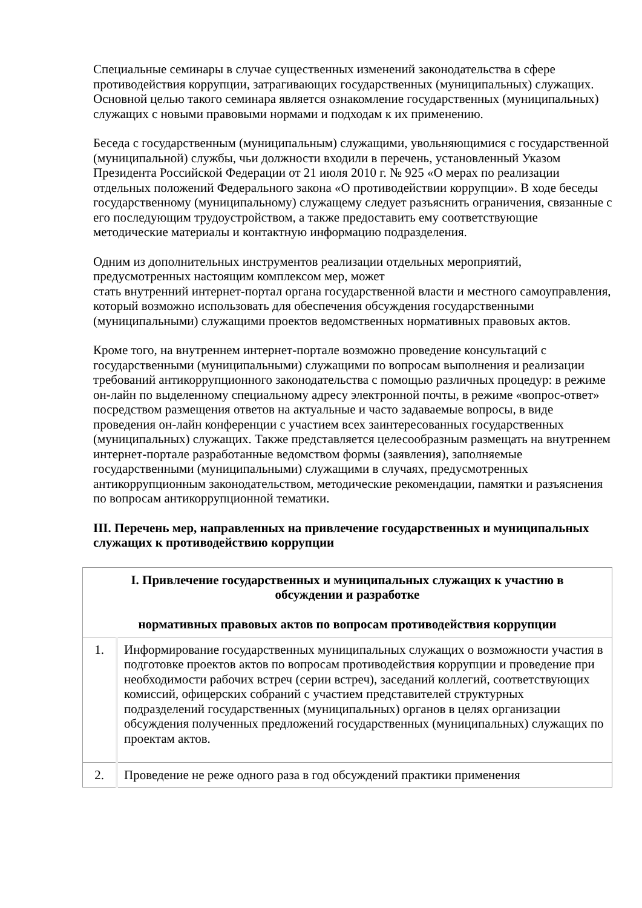Специальные семинары в случае существенных изменений законодательства в сфере противодействия коррупции, затрагивающих государственных (муниципальных) служащих. Основной целью такого семинара является ознакомление государственных (муниципальных) служащих с новыми правовыми нормами и подходам к их применению.
Беседа с государственным (муниципальным) служащими, увольняющимися с государственной (муниципальной) службы, чьи должности входили в перечень, установленный Указом Президента Российской Федерации от 21 июля 2010 г. № 925 «О мерах по реализации отдельных положений Федерального закона «О противодействии коррупции». В ходе беседы государственному (муниципальному) служащему следует разъяснить ограничения, связанные с его последующим трудоустройством, а также предоставить ему соответствующие методические материалы и контактную информацию подразделения.
Одним из дополнительных инструментов реализации отдельных мероприятий, предусмотренных настоящим комплексом мер, может
стать внутренний интернет-портал органа государственной власти и местного самоуправления, который возможно использовать для обеспечения обсуждения государственными (муниципальными) служащими проектов ведомственных нормативных правовых актов.
Кроме того, на внутреннем интернет-портале возможно проведение консультаций с государственными (муниципальными) служащими по вопросам выполнения и реализации требований антикоррупционного законодательства с помощью различных процедур: в режиме он-лайн по выделенному специальному адресу электронной почты, в режиме «вопрос-ответ» посредством размещения ответов на актуальные и часто задаваемые вопросы, в виде проведения он-лайн конференции с участием всех заинтересованных государственных (муниципальных) служащих. Также представляется целесообразным размещать на внутреннем интернет-портале разработанные ведомством формы (заявления), заполняемые государственными (муниципальными) служащими в случаях, предусмотренных антикоррупционным законодательством, методические рекомендации, памятки и разъяснения по вопросам антикоррупционной тематики.
III. Перечень мер, направленных на привлечение государственных и муниципальных служащих к противодействию коррупции
| I. Привлечение государственных и муниципальных служащих к участию в обсуждении и разработке нормативных правовых актов по вопросам противодействия коррупции | |
| 1. | Информирование государственных муниципальных служащих о возможности участия в подготовке проектов актов по вопросам противодействия коррупции и проведение при необходимости рабочих встреч (серии встреч), заседаний коллегий, соответствующих комиссий, офицерских собраний с участием представителей структурных подразделений государственных (муниципальных) органов в целях организации обсуждения полученных предложений государственных (муниципальных) служащих по проектам актов. |
| 2. | Проведение не реже одного раза в год обсуждений практики применения |